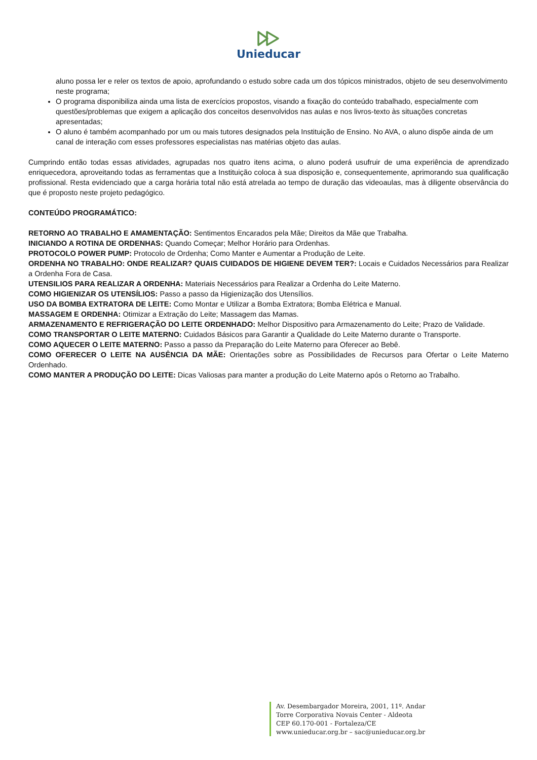Unieducar
aluno possa ler e reler os textos de apoio, aprofundando o estudo sobre cada um dos tópicos ministrados, objeto de seu desenvolvimento neste programa;
O programa disponibiliza ainda uma lista de exercícios propostos, visando a fixação do conteúdo trabalhado, especialmente com questões/problemas que exigem a aplicação dos conceitos desenvolvidos nas aulas e nos livros-texto às situações concretas apresentadas;
O aluno é também acompanhado por um ou mais tutores designados pela Instituição de Ensino. No AVA, o aluno dispõe ainda de um canal de interação com esses professores especialistas nas matérias objeto das aulas.
Cumprindo então todas essas atividades, agrupadas nos quatro itens acima, o aluno poderá usufruir de uma experiência de aprendizado enriquecedora, aproveitando todas as ferramentas que a Instituição coloca à sua disposição e, consequentemente, aprimorando sua qualificação profissional. Resta evidenciado que a carga horária total não está atrelada ao tempo de duração das videoaulas, mas à diligente observância do que é proposto neste projeto pedagógico.
CONTEÚDO PROGRAMÁTICO:
RETORNO AO TRABALHO E AMAMENTAÇÃO: Sentimentos Encarados pela Mãe; Direitos da Mãe que Trabalha.
INICIANDO A ROTINA DE ORDENHAS: Quando Começar; Melhor Horário para Ordenhas.
PROTOCOLO POWER PUMP: Protocolo de Ordenha; Como Manter e Aumentar a Produção de Leite.
ORDENHA NO TRABALHO: ONDE REALIZAR? QUAIS CUIDADOS DE HIGIENE DEVEM TER?: Locais e Cuidados Necessários para Realizar a Ordenha Fora de Casa.
UTENSILIOS PARA REALIZAR A ORDENHA: Materiais Necessários para Realizar a Ordenha do Leite Materno.
COMO HIGIENIZAR OS UTENSÍLIOS: Passo a passo da Higienização dos Utensílios.
USO DA BOMBA EXTRATORA DE LEITE: Como Montar e Utilizar a Bomba Extratora; Bomba Elétrica e Manual.
MASSAGEM E ORDENHA: Otimizar a Extração do Leite; Massagem das Mamas.
ARMAZENAMENTO E REFRIGERAÇÃO DO LEITE ORDENHADO: Melhor Dispositivo para Armazenamento do Leite; Prazo de Validade.
COMO TRANSPORTAR O LEITE MATERNO: Cuidados Básicos para Garantir a Qualidade do Leite Materno durante o Transporte.
COMO AQUECER O LEITE MATERNO: Passo a passo da Preparação do Leite Materno para Oferecer ao Bebê.
COMO OFERECER O LEITE NA AUSÊNCIA DA MÃE: Orientações sobre as Possibilidades de Recursos para Ofertar o Leite Materno Ordenhado.
COMO MANTER A PRODUÇÃO DO LEITE: Dicas Valiosas para manter a produção do Leite Materno após o Retorno ao Trabalho.
Av. Desembargador Moreira, 2001, 11º. Andar
Torre Corporativa Novais Center - Aldeota
CEP 60.170-001 - Fortaleza/CE
www.unieducar.org.br – sac@unieducar.org.br